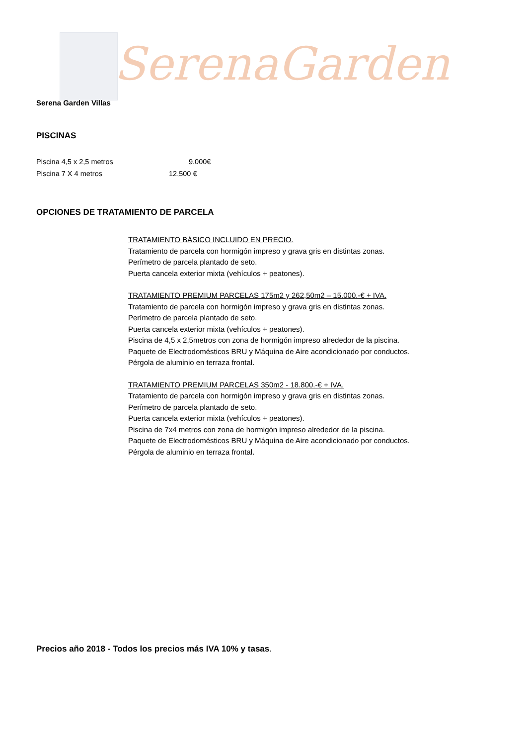SerenaGarden
Serena Garden Villas
PISCINAS
Piscina 4,5 x 2,5 metros 9.000€
Piscina 7 X 4 metros 12,500 €
OPCIONES DE TRATAMIENTO DE PARCELA
TRATAMIENTO BÁSICO INCLUIDO EN PRECIO.
Tratamiento de parcela con hormigón impreso y grava gris en distintas zonas.
Perímetro de parcela plantado de seto.
Puerta cancela exterior mixta (vehículos + peatones).
TRATAMIENTO PREMIUM PARCELAS 175m2 y 262,50m2 – 15.000.-€ + IVA.
Tratamiento de parcela con hormigón impreso y grava gris en distintas zonas.
Perímetro de parcela plantado de seto.
Puerta cancela exterior mixta (vehículos + peatones).
Piscina de 4,5 x 2,5metros con zona de hormigón impreso alrededor de la piscina.
Paquete de Electrodomésticos BRU y Máquina de Aire acondicionado por conductos.
Pérgola de aluminio en terraza frontal.
TRATAMIENTO PREMIUM PARCELAS 350m2 - 18.800.-€ + IVA.
Tratamiento de parcela con hormigón impreso y grava gris en distintas zonas.
Perímetro de parcela plantado de seto.
Puerta cancela exterior mixta (vehículos + peatones).
Piscina de 7x4 metros con zona de hormigón impreso alrededor de la piscina.
Paquete de Electrodomésticos BRU y Máquina de Aire acondicionado por conductos.
Pérgola de aluminio en terraza frontal.
Precios año 2018 - Todos los precios más IVA 10% y tasas.